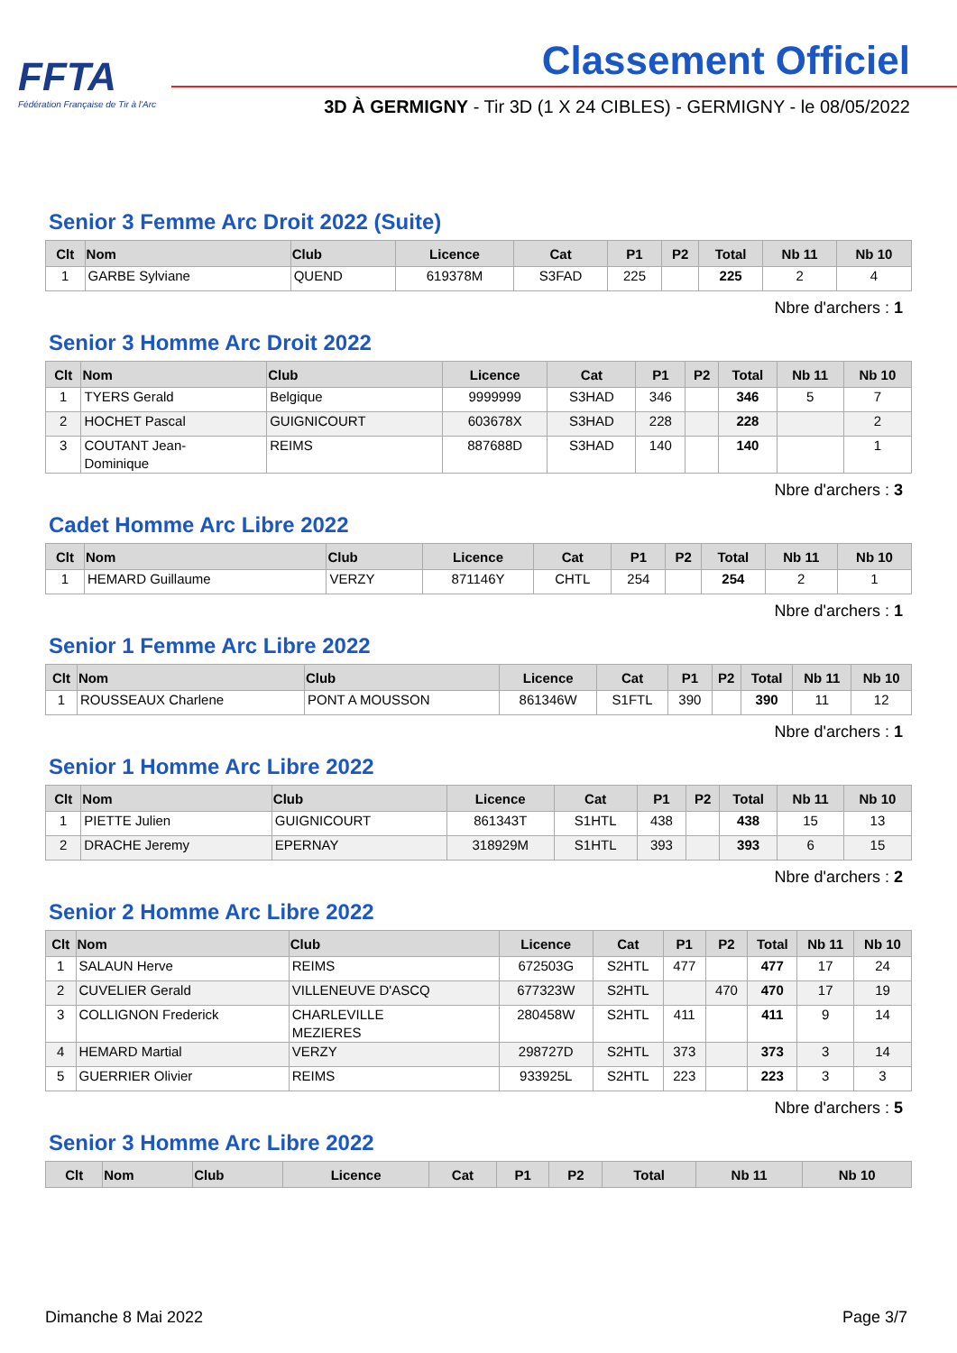FFTA
Fédération Française de Tir à l'Arc
Classement Officiel
3D À GERMIGNY - Tir 3D (1 X 24 CIBLES) - GERMIGNY - le 08/05/2022
Senior 3 Femme Arc Droit 2022 (Suite)
| Clt | Nom | Club | Licence | Cat | P1 | P2 | Total | Nb 11 | Nb 10 |
| --- | --- | --- | --- | --- | --- | --- | --- | --- | --- |
| 1 | GARBE Sylviane | QUEND | 619378M | S3FAD | 225 | | 225 | 2 | 4 |
Nbre d'archers : 1
Senior 3 Homme Arc Droit 2022
| Clt | Nom | Club | Licence | Cat | P1 | P2 | Total | Nb 11 | Nb 10 |
| --- | --- | --- | --- | --- | --- | --- | --- | --- | --- |
| 1 | TYERS Gerald | Belgique | 9999999 | S3HAD | 346 | | 346 | 5 | 7 |
| 2 | HOCHET Pascal | GUIGNICOURT | 603678X | S3HAD | 228 | | 228 | | 2 |
| 3 | COUTANT Jean- Dominique | REIMS | 887688D | S3HAD | 140 | | 140 | | 1 |
Nbre d'archers : 3
Cadet Homme Arc Libre 2022
| Clt | Nom | Club | Licence | Cat | P1 | P2 | Total | Nb 11 | Nb 10 |
| --- | --- | --- | --- | --- | --- | --- | --- | --- | --- |
| 1 | HEMARD Guillaume | VERZY | 871146Y | CHTL | 254 | | 254 | 2 | 1 |
Nbre d'archers : 1
Senior 1 Femme Arc Libre 2022
| Clt | Nom | Club | Licence | Cat | P1 | P2 | Total | Nb 11 | Nb 10 |
| --- | --- | --- | --- | --- | --- | --- | --- | --- | --- |
| 1 | ROUSSEAUX Charlene | PONT A MOUSSON | 861346W | S1FTL | 390 | | 390 | 11 | 12 |
Nbre d'archers : 1
Senior 1 Homme Arc Libre 2022
| Clt | Nom | Club | Licence | Cat | P1 | P2 | Total | Nb 11 | Nb 10 |
| --- | --- | --- | --- | --- | --- | --- | --- | --- | --- |
| 1 | PIETTE Julien | GUIGNICOURT | 861343T | S1HTL | 438 | | 438 | 15 | 13 |
| 2 | DRACHE Jeremy | EPERNAY | 318929M | S1HTL | 393 | | 393 | 6 | 15 |
Nbre d'archers : 2
Senior 2 Homme Arc Libre 2022
| Clt | Nom | Club | Licence | Cat | P1 | P2 | Total | Nb 11 | Nb 10 |
| --- | --- | --- | --- | --- | --- | --- | --- | --- | --- |
| 1 | SALAUN Herve | REIMS | 672503G | S2HTL | 477 | | 477 | 17 | 24 |
| 2 | CUVELIER Gerald | VILLENEUVE D'ASCQ | 677323W | S2HTL | | 470 | 470 | 17 | 19 |
| 3 | COLLIGNON Frederick | CHARLEVILLE MEZIERES | 280458W | S2HTL | 411 | | 411 | 9 | 14 |
| 4 | HEMARD Martial | VERZY | 298727D | S2HTL | 373 | | 373 | 3 | 14 |
| 5 | GUERRIER Olivier | REIMS | 933925L | S2HTL | 223 | | 223 | 3 | 3 |
Nbre d'archers : 5
Senior 3 Homme Arc Libre 2022
| Clt | Nom | Club | Licence | Cat | P1 | P2 | Total | Nb 11 | Nb 10 |
| --- | --- | --- | --- | --- | --- | --- | --- | --- | --- |
Dimanche 8 Mai 2022 Page 3/7